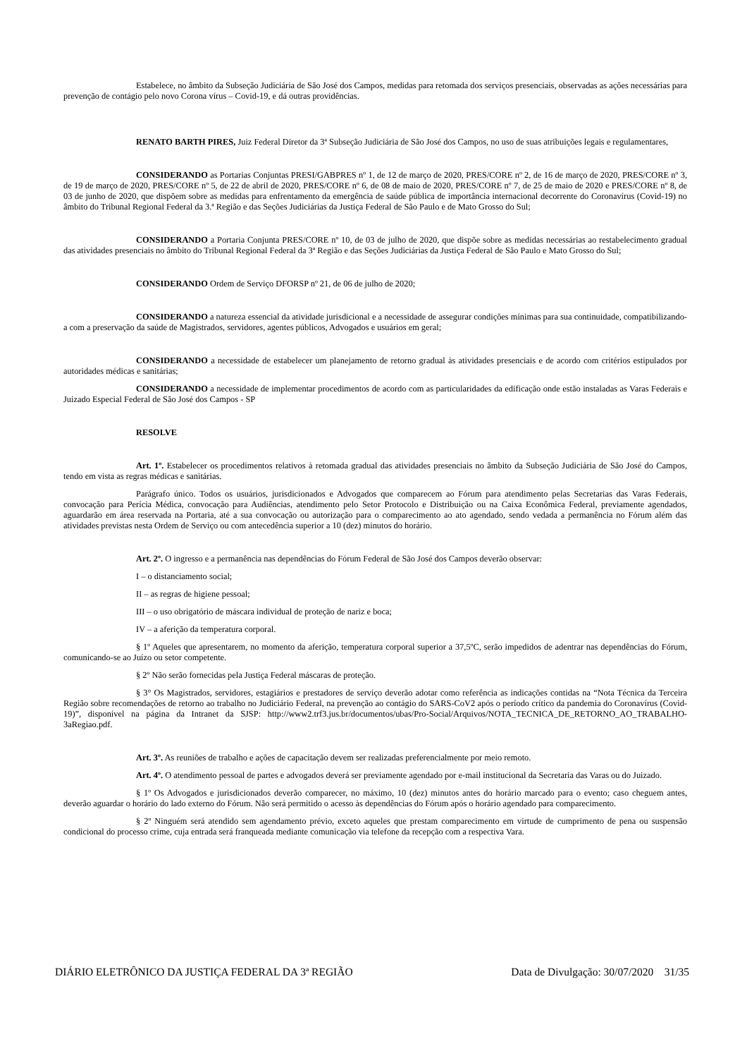Estabelece, no âmbito da Subseção Judiciária de São José dos Campos, medidas para retomada dos serviços presenciais, observadas as ações necessárias para prevenção de contágio pelo novo Corona vírus – Covid-19, e dá outras providências.
RENATO BARTH PIRES, Juiz Federal Diretor da 3ª Subseção Judiciária de São José dos Campos, no uso de suas atribuições legais e regulamentares,
CONSIDERANDO as Portarias Conjuntas PRESI/GABPRES nº 1, de 12 de março de 2020, PRES/CORE nº 2, de 16 de março de 2020, PRES/CORE nº 3, de 19 de março de 2020, PRES/CORE nº 5, de 22 de abril de 2020, PRES/CORE nº 6, de 08 de maio de 2020, PRES/CORE nº 7, de 25 de maio de 2020 e PRES/CORE nº 8, de 03 de junho de 2020, que dispõem sobre as medidas para enfrentamento da emergência de saúde pública de importância internacional decorrente do Coronavírus (Covid-19) no âmbito do Tribunal Regional Federal da 3.ª Região e das Seções Judiciárias da Justiça Federal de São Paulo e de Mato Grosso do Sul;
CONSIDERANDO a Portaria Conjunta PRES/CORE nº 10, de 03 de julho de 2020, que dispõe sobre as medidas necessárias ao restabelecimento gradual das atividades presenciais no âmbito do Tribunal Regional Federal da 3ª Região e das Seções Judiciárias da Justiça Federal de São Paulo e Mato Grosso do Sul;
CONSIDERANDO Ordem de Serviço DFORSP nº 21, de 06 de julho de 2020;
CONSIDERANDO a natureza essencial da atividade jurisdicional e a necessidade de assegurar condições mínimas para sua continuidade, compatibilizando-a com a preservação da saúde de Magistrados, servidores, agentes públicos, Advogados e usuários em geral;
CONSIDERANDO a necessidade de estabelecer um planejamento de retorno gradual às atividades presenciais e de acordo com critérios estipulados por autoridades médicas e sanitárias;
CONSIDERANDO a necessidade de implementar procedimentos de acordo com as particularidades da edificação onde estão instaladas as Varas Federais e Juizado Especial Federal de São José dos Campos - SP
RESOLVE
Art. 1º. Estabelecer os procedimentos relativos à retomada gradual das atividades presenciais no âmbito da Subseção Judiciária de São José do Campos, tendo em vista as regras médicas e sanitárias.
Parágrafo único. Todos os usuários, jurisdicionados e Advogados que comparecem ao Fórum para atendimento pelas Secretarias das Varas Federais, convocação para Perícia Médica, convocação para Audiências, atendimento pelo Setor Protocolo e Distribuição ou na Caixa Econômica Federal, previamente agendados, aguardarão em área reservada na Portaria, até a sua convocação ou autorização para o comparecimento ao ato agendado, sendo vedada a permanência no Fórum além das atividades previstas nesta Ordem de Serviço ou com antecedência superior a 10 (dez) minutos do horário.
Art. 2º. O ingresso e a permanência nas dependências do Fórum Federal de São José dos Campos deverão observar:
I – o distanciamento social;
II – as regras de higiene pessoal;
III – o uso obrigatório de máscara individual de proteção de nariz e boca;
IV – a aferição da temperatura corporal.
§ 1º Aqueles que apresentarem, no momento da aferição, temperatura corporal superior a 37,5ºC, serão impedidos de adentrar nas dependências do Fórum, comunicando-se ao Juízo ou setor competente.
§ 2º Não serão fornecidas pela Justiça Federal máscaras de proteção.
§ 3° Os Magistrados, servidores, estagiários e prestadores de serviço deverão adotar como referência as indicações contidas na “Nota Técnica da Terceira Região sobre recomendações de retorno ao trabalho no Judiciário Federal, na prevenção ao contágio do SARS-CoV2 após o período crítico da pandemia do Coronavírus (Covid-19)”, disponível na página da Intranet da SJSP: http://www2.trf3.jus.br/documentos/ubas/Pro-Social/Arquivos/NOTA_TECNICA_DE_RETORNO_AO_TRABALHO-3aRegiao.pdf.
Art. 3º. As reuniões de trabalho e ações de capacitação devem ser realizadas preferencialmente por meio remoto.
Art. 4º. O atendimento pessoal de partes e advogados deverá ser previamente agendado por e-mail institucional da Secretaria das Varas ou do Juizado.
§ 1º Os Advogados e jurisdicionados deverão comparecer, no máximo, 10 (dez) minutos antes do horário marcado para o evento; caso cheguem antes, deverão aguardar o horário do lado externo do Fórum. Não será permitido o acesso às dependências do Fórum após o horário agendado para comparecimento.
§ 2º Ninguém será atendido sem agendamento prévio, exceto aqueles que prestam comparecimento em virtude de cumprimento de pena ou suspensão condicional do processo crime, cuja entrada será franqueada mediante comunicação via telefone da recepção com a respectiva Vara.
DIÁRIO ELETRÔNICO DA JUSTIÇA FEDERAL DA 3ª REGIÃO Data de Divulgação: 30/07/2020 31/35